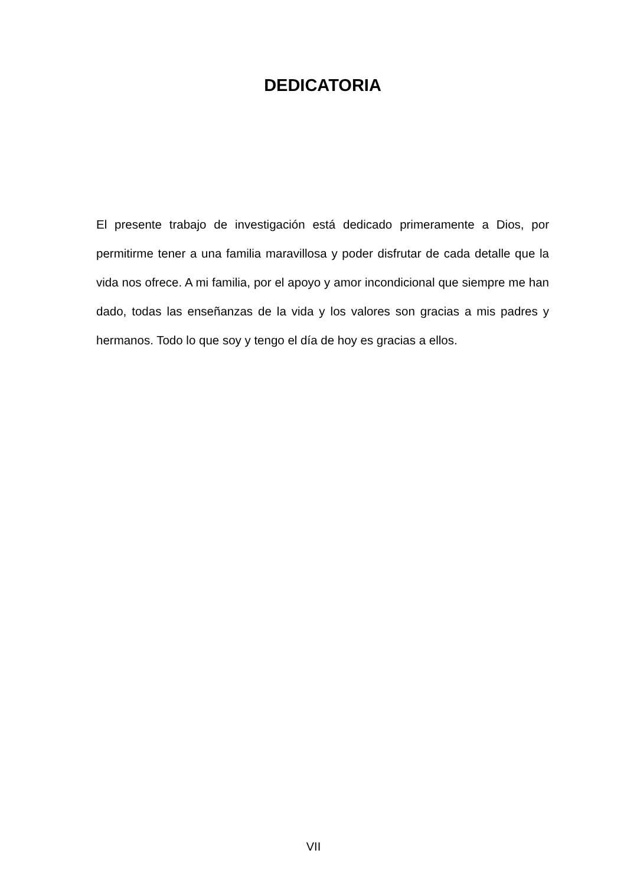DEDICATORIA
El presente trabajo de investigación está dedicado primeramente a Dios, por permitirme tener a una familia maravillosa y poder disfrutar de cada detalle que la vida nos ofrece. A mi familia, por el apoyo y amor incondicional que siempre me han dado, todas las enseñanzas de la vida y los valores son gracias a mis padres y hermanos. Todo lo que soy y tengo el día de hoy es gracias a ellos.
VII